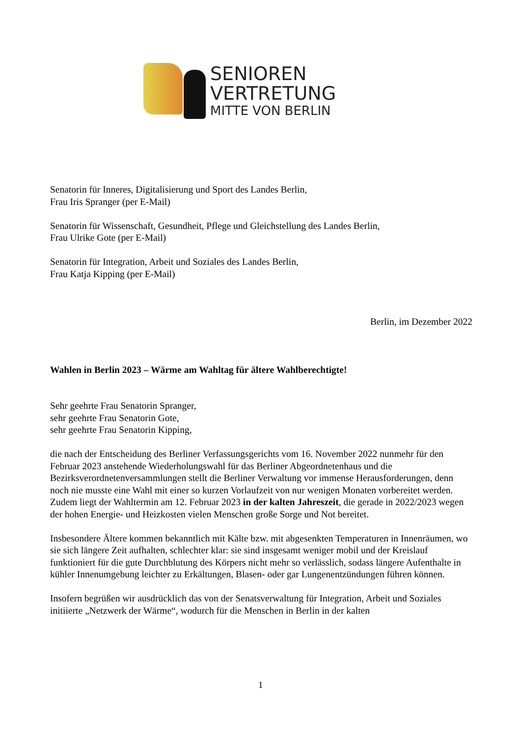SENIOREN
VERTRETUNG
MITTE VON BERLIN
Senatorin für Inneres, Digitalisierung und Sport des Landes Berlin,
Frau Iris Spranger (per E-Mail)
Senatorin für Wissenschaft, Gesundheit, Pflege und Gleichstellung des Landes Berlin,
Frau Ulrike Gote (per E-Mail)
Senatorin für Integration, Arbeit und Soziales des Landes Berlin,
Frau Katja Kipping (per E-Mail)
Berlin, im Dezember 2022
Wahlen in Berlin 2023 – Wärme am Wahltag für ältere Wahlberechtigte!
Sehr geehrte Frau Senatorin Spranger,
sehr geehrte Frau Senatorin Gote,
sehr geehrte Frau Senatorin Kipping,
die nach der Entscheidung des Berliner Verfassungsgerichts vom 16. November 2022 nunmehr für den Februar 2023 anstehende Wiederholungswahl für das Berliner Abgeordnetenhaus und die Bezirksverordnetenversammlungen stellt die Berliner Verwaltung vor immense Herausforderungen, denn noch nie musste eine Wahl mit einer so kurzen Vorlaufzeit von nur wenigen Monaten vorbereitet werden.
Zudem liegt der Wahltermin am 12. Februar 2023 in der kalten Jahreszeit, die gerade in 2022/2023 wegen der hohen Energie- und Heizkosten vielen Menschen große Sorge und Not bereitet.
Insbesondere Ältere kommen bekanntlich mit Kälte bzw. mit abgesenkten Temperaturen in Innenräumen, wo sie sich längere Zeit aufhalten, schlechter klar: sie sind insgesamt weniger mobil und der Kreislauf funktioniert für die gute Durchblutung des Körpers nicht mehr so verlässlich, sodass längere Aufenthalte in kühler Innenumgebung leichter zu Erkältungen, Blasen- oder gar Lungenentzündungen führen können.
Insofern begrüßen wir ausdrücklich das von der Senatsverwaltung für Integration, Arbeit und Soziales initiierte „Netzwerk der Wärme“, wodurch für die Menschen in Berlin in der kalten
1